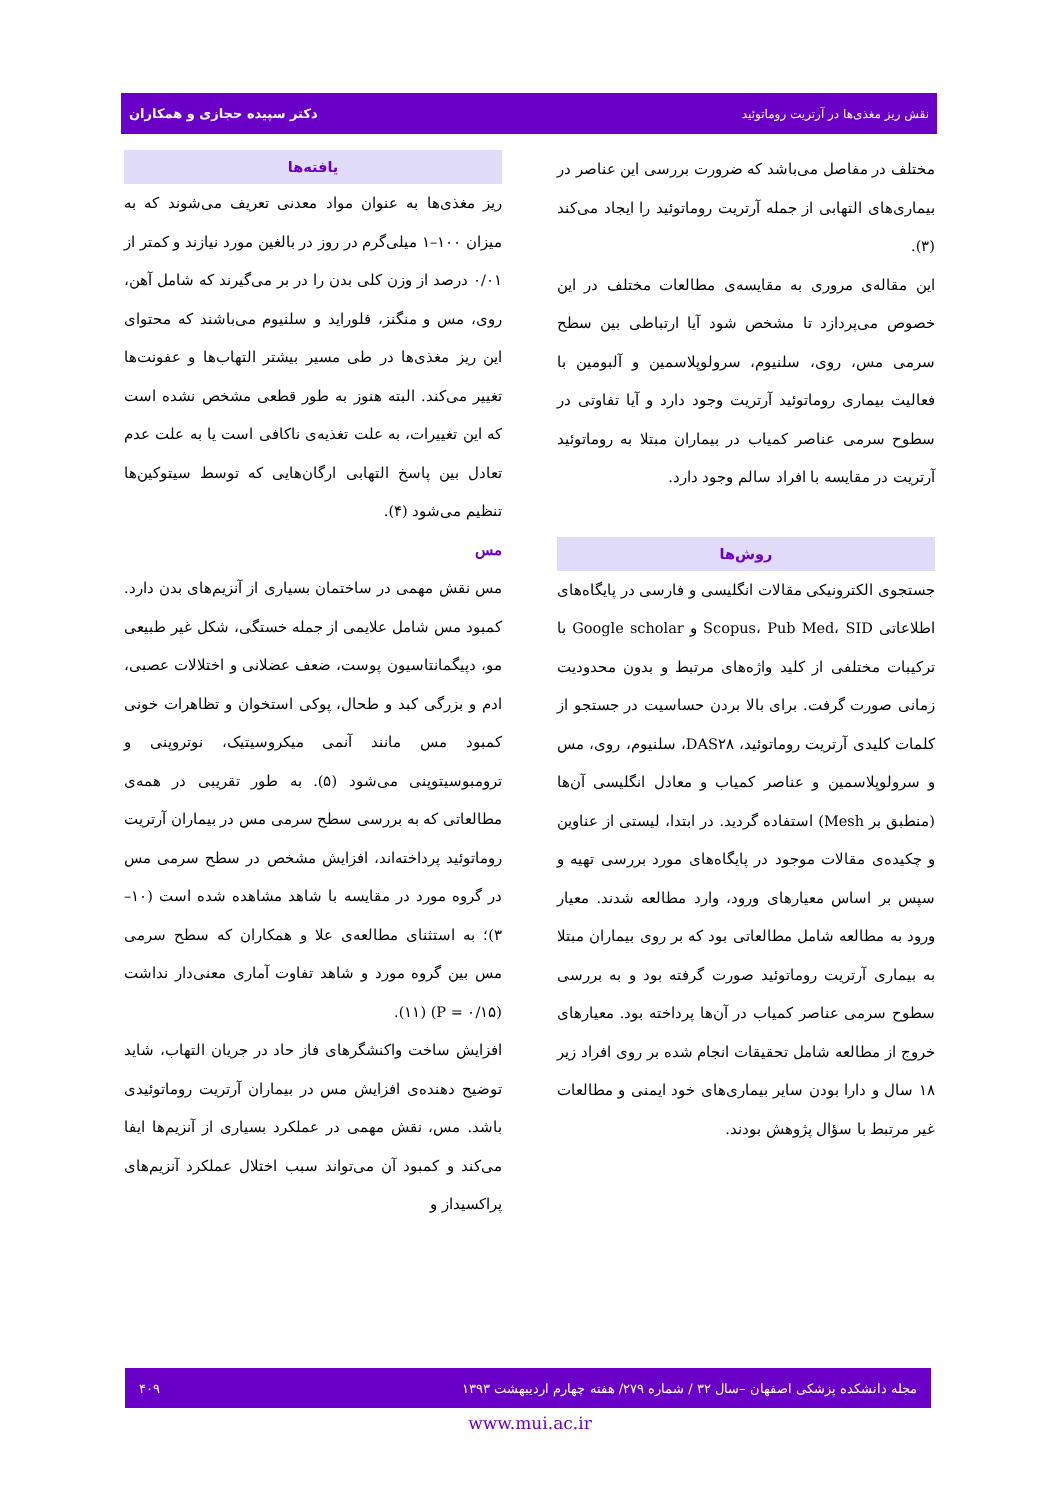نقش ریز مغذی‌ها در آرتریت روماتوئید دکتر سپیده حجازی و همکاران
مختلف در مفاصل می‌باشد که ضرورت بررسی این عناصر در بیماری‌های التهابی از جمله آرتریت روماتوئید را ایجاد می‌کند (۳).
این مقاله‌ی مروری به مقایسه‌ی مطالعات مختلف در این خصوص می‌پردازد تا مشخص شود آیا ارتباطی بین سطح سرمی مس، روی، سلنیوم، سرولوپلاسمین و آلبومین با فعالیت بیماری روماتوئید آرتریت وجود دارد و آیا تفاوتی در سطوح سرمی عناصر کمیاب در بیماران مبتلا به روماتوئید آرتریت در مقایسه با افراد سالم وجود دارد.
روش‌ها
جستجوی الکترونیکی مقالات انگلیسی و فارسی در پایگاه‌های اطلاعاتی Scopus، Pub Med، SID و Google scholar با ترکیبات مختلفی از کلید واژه‌های مرتبط و بدون محدودیت زمانی صورت گرفت. برای بالا بردن حساسیت در جستجو از کلمات کلیدی آرتریت روماتوئید، DAS۲۸، سلنیوم، روی، مس و سرولوپلاسمین و عناصر کمیاب و معادل انگلیسی آن‌ها (منطبق بر Mesh) استفاده گردید. در ابتدا، لیستی از عناوین و چکیده‌ی مقالات موجود در پایگاه‌های مورد بررسی تهیه و سپس بر اساس معیارهای ورود، وارد مطالعه شدند. معیار ورود به مطالعه شامل مطالعاتی بود که بر روی بیماران مبتلا به بیماری آرتریت روماتوئید صورت گرفته بود و به بررسی سطوح سرمی عناصر کمیاب در آن‌ها پرداخته بود. معیارهای خروج از مطالعه شامل تحقیقات انجام شده بر روی افراد زیر ۱۸ سال و دارا بودن سایر بیماری‌های خود ایمنی و مطالعات غیر مرتبط با سؤال پژوهش بودند.
یافته‌ها
ریز مغذی‌ها به عنوان مواد معدنی تعریف می‌شوند که به میزان ۱۰۰–۱ میلی‌گرم در روز در بالغین مورد نیازند و کمتر از ۰/۰۱ درصد از وزن کلی بدن را در بر می‌گیرند که شامل آهن، روی، مس و منگنز، فلوراید و سلنیوم می‌باشند که محتوای این ریز مغذی‌ها در طی مسیر بیشتر التهاب‌ها و عفونت‌ها تغییر می‌کند. البته هنوز به طور قطعی مشخص نشده است که این تغییرات، به علت تغذیه‌ی ناکافی است یا به علت عدم تعادل بین پاسخ التهابی ارگان‌هایی که توسط سیتوکین‌ها تنظیم می‌شود (۴).
مس
مس نقش مهمی در ساختمان بسیاری از آنزیم‌های بدن دارد. کمبود مس شامل علایمی از جمله خستگی، شکل غیر طبیعی مو، دپیگمانتاسیون پوست، ضعف عضلانی و اختلالات عصبی، ادم و بزرگی کبد و طحال، پوکی استخوان و تظاهرات خونی کمبود مس مانند آنمی میکروسیتیک، نوتروپنی و ترومبوسیتوپنی می‌شود (۵). به طور تقریبی در همه‌ی مطالعاتی که به بررسی سطح سرمی مس در بیماران آرتریت روماتوئید پرداخته‌اند، افزایش مشخص در سطح سرمی مس در گروه مورد در مقایسه با شاهد مشاهده شده است (۱۰–۳)؛ به استثنای مطالعه‌ی علا و همکاران که سطح سرمی مس بین گروه مورد و شاهد تفاوت آماری معنی‌دار نداشت (P = ۰/۱۵) (۱۱).
افزایش ساخت واکنشگرهای فاز حاد در جریان التهاب، شاید توضیح دهنده‌ی افزایش مس در بیماران آرتریت روماتوئیدی باشد. مس، نقش مهمی در عملکرد بسیاری از آنزیم‌ها ایفا می‌کند و کمبود آن می‌تواند سبب اختلال عملکرد آنزیم‌های پراکسیداز و
مجله دانشکده پزشکی اصفهان –سال ۳۲ / شماره ۲۷۹/ هفته چهارم اردیبهشت ۱۳۹۳ ۴۰۹
www.mui.ac.ir